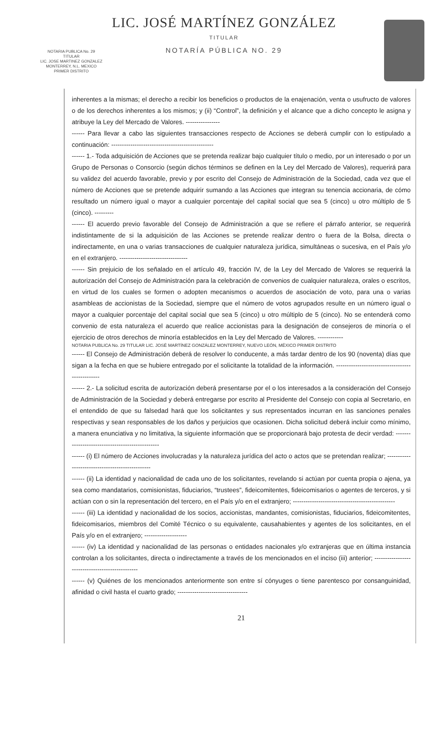NOTARIA PUBLICA No. 29
TITULAR
LIC. JOSE MARTINEZ GONZALEZ
MONTERREY, N.L. MEXICO
PRIMER DISTRITO
LIC. JOSÉ MARTÍNEZ GONZÁLEZ
TITULAR
NOTARÍA PÚBLICA NO. 29
inherentes a la mismas; el derecho a recibir los beneficios o productos de la enajenación, venta o usufructo de valores o de los derechos inherentes a los mismos; y (ii) “Control”, la definición y el alcance que a dicho concepto le asigna y atribuye la Ley del Mercado de Valores. ----------------
------ Para llevar a cabo las siguientes transacciones respecto de Acciones se deberá cumplir con lo estipulado a continuación: ------------------------------------------------
------ 1.- Toda adquisición de Acciones que se pretenda realizar bajo cualquier título o medio, por un interesado o por un Grupo de Personas o Consorcio (según dichos términos se definen en la Ley del Mercado de Valores), requerirá para su validez del acuerdo favorable, previo y por escrito del Consejo de Administración de la Sociedad, cada vez que el número de Acciones que se pretende adquirir sumando a las Acciones que integran su tenencia accionaria, de cómo resultado un número igual o mayor a cualquier porcentaje del capital social que sea 5 (cinco) u otro múltiplo de 5 (cinco). ---------
------ El acuerdo previo favorable del Consejo de Administración a que se refiere el párrafo anterior, se requerirá indistintamente de si la adquisición de las Acciones se pretende realizar dentro o fuera de la Bolsa, directa o indirectamente, en una o varias transacciones de cualquier naturaleza jurídica, simultáneas o sucesiva, en el País y/o en el extranjero. --------------------------------
------ Sin prejuicio de los señalado en el artículo 49, fracción IV, de la Ley del Mercado de Valores se requerirá la autorización del Consejo de Administración para la celebración de convenios de cualquier naturaleza, orales o escritos, en virtud de los cuales se formen o adopten mecanismos o acuerdos de asociación de voto, para una o varias asambleas de accionistas de la Sociedad, siempre que el número de votos agrupados resulte en un número igual o mayor a cualquier porcentaje del capital social que sea 5 (cinco) u otro múltiplo de 5 (cinco). No se entenderá como convenio de esta naturaleza el acuerdo que realice accionistas para la designación de consejeros de minoría o el ejercicio de otros derechos de minoría establecidos en la Ley del Mercado de Valores. ------------
NOTARIA PUBLICA No. 29 TITULAR LIC. JOSÉ MARTÍNEZ GONZÁLEZ MONTERREY, NUEVO LEÓN, MÉXICO PRIMER DISTRITO
------ El Consejo de Administración deberá de resolver lo conducente, a más tardar dentro de los 90 (noventa) días que sigan a la fecha en que se hubiere entregado por el solicitante la totalidad de la información. ------------------------------------------------
------ 2.- La solicitud escrita de autorización deberá presentarse por el o los interesados a la consideración del Consejo de Administración de la Sociedad y deberá entregarse por escrito al Presidente del Consejo con copia al Secretario, en el entendido de que su falsedad hará que los solicitantes y sus representados incurran en las sanciones penales respectivas y sean responsables de los daños y perjuicios que ocasionen. Dicha solicitud deberá incluir como mínimo, a manera enunciativa y no limitativa, la siguiente información que se proporcionará bajo protesta de decir verdad: ------------------------------------------------
------ (i) El número de Acciones involucradas y la naturaleza jurídica del acto o actos que se pretendan realizar; ------------------------------------------------
------ (ii) La identidad y nacionalidad de cada uno de los solicitantes, revelando si actúan por cuenta propia o ajena, ya sea como mandatarios, comisionistas, fiduciarios, “trustees”, fideicomitentes, fideicomisarios o agentes de terceros, y si actúan con o sin la representación del tercero, en el País y/o en el extranjero; ------------------------------------------------
------ (iii) La identidad y nacionalidad de los socios, accionistas, mandantes, comisionistas, fiduciarios, fideicomitentes, fideicomisarios, miembros del Comité Técnico o su equivalente, causahabientes y agentes de los solicitantes, en el País y/o en el extranjero; --------------------
------ (iv) La identidad y nacionalidad de las personas o entidades nacionales y/o extranjeras que en última instancia controlan a los solicitantes, directa o indirectamente a través de los mencionados en el inciso (iii) anterior; ------------------------------------------------
------ (v) Quiénes de los mencionados anteriormente son entre sí cónyuges o tiene parentesco por consanguinidad, afinidad o civil hasta el cuarto grado; ---------------------------------
21